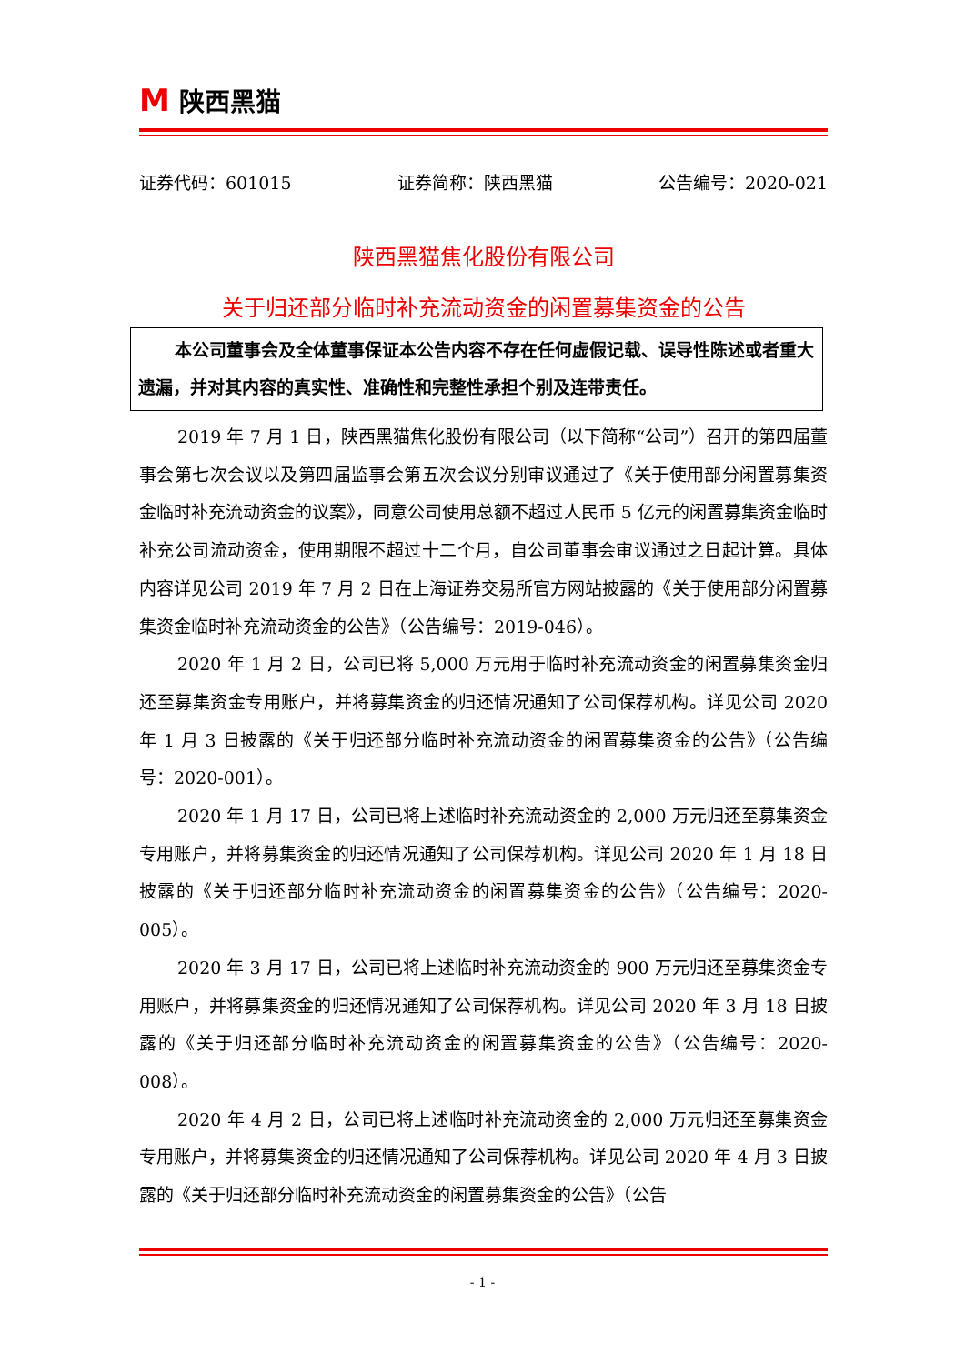M 陕西黑猫
证券代码：601015 证券简称：陕西黑猫 公告编号：2020-021
陕西黑猫焦化股份有限公司
关于归还部分临时补充流动资金的闲置募集资金的公告
本公司董事会及全体董事保证本公告内容不存在任何虚假记载、误导性陈述或者重大遗漏，并对其内容的真实性、准确性和完整性承担个别及连带责任。
2019 年 7 月 1 日，陕西黑猫焦化股份有限公司（以下简称“公司”）召开的第四届董事会第七次会议以及第四届监事会第五次会议分别审议通过了《关于使用部分闲置募集资金临时补充流动资金的议案》，同意公司使用总额不超过人民币 5 亿元的闲置募集资金临时补充公司流动资金，使用期限不超过十二个月，自公司董事会审议通过之日起计算。具体内容详见公司 2019 年 7 月 2 日在上海证券交易所官方网站披露的《关于使用部分闲置募集资金临时补充流动资金的公告》（公告编号：2019-046）。
2020 年 1 月 2 日，公司已将 5,000 万元用于临时补充流动资金的闲置募集资金归还至募集资金专用账户，并将募集资金的归还情况通知了公司保荐机构。详见公司 2020 年 1 月 3 日披露的《关于归还部分临时补充流动资金的闲置募集资金的公告》（公告编号：2020-001）。
2020 年 1 月 17 日，公司已将上述临时补充流动资金的 2,000 万元归还至募集资金专用账户，并将募集资金的归还情况通知了公司保荐机构。详见公司 2020 年 1 月 18 日披露的《关于归还部分临时补充流动资金的闲置募集资金的公告》（公告编号：2020-005）。
2020 年 3 月 17 日，公司已将上述临时补充流动资金的 900 万元归还至募集资金专用账户，并将募集资金的归还情况通知了公司保荐机构。详见公司 2020 年 3 月 18 日披露的《关于归还部分临时补充流动资金的闲置募集资金的公告》（公告编号：2020-008）。
2020 年 4 月 2 日，公司已将上述临时补充流动资金的 2,000 万元归还至募集资金专用账户，并将募集资金的归还情况通知了公司保荐机构。详见公司 2020 年 4 月 3 日披露的《关于归还部分临时补充流动资金的闲置募集资金的公告》（公告
- 1 -